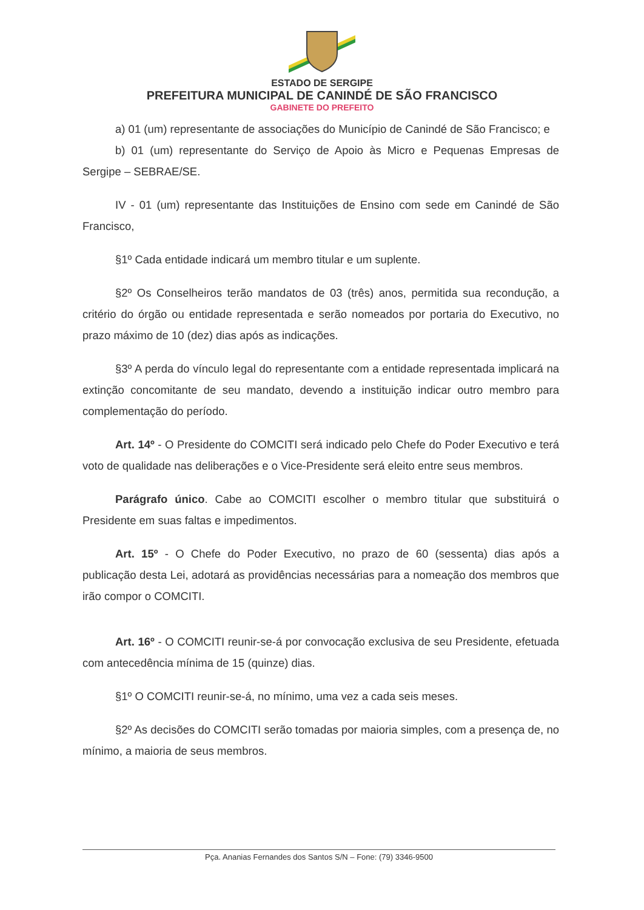ESTADO DE SERGIPE
PREFEITURA MUNICIPAL DE CANINDÉ DE SÃO FRANCISCO
GABINETE DO PREFEITO
a) 01 (um) representante de associações do Município de Canindé de São Francisco; e
b) 01 (um) representante do Serviço de Apoio às Micro e Pequenas Empresas de Sergipe – SEBRAE/SE.
IV - 01 (um) representante das Instituições de Ensino com sede em Canindé de São Francisco,
§1º Cada entidade indicará um membro titular e um suplente.
§2º Os Conselheiros terão mandatos de 03 (três) anos, permitida sua recondução, a critério do órgão ou entidade representada e serão nomeados por portaria do Executivo, no prazo máximo de 10 (dez) dias após as indicações.
§3º A perda do vínculo legal do representante com a entidade representada implicará na extinção concomitante de seu mandato, devendo a instituição indicar outro membro para complementação do período.
Art. 14º - O Presidente do COMCITI será indicado pelo Chefe do Poder Executivo e terá voto de qualidade nas deliberações e o Vice-Presidente será eleito entre seus membros.
Parágrafo único. Cabe ao COMCITI escolher o membro titular que substituirá o Presidente em suas faltas e impedimentos.
Art. 15º - O Chefe do Poder Executivo, no prazo de 60 (sessenta) dias após a publicação desta Lei, adotará as providências necessárias para a nomeação dos membros que irão compor o COMCITI.
Art. 16º - O COMCITI reunir-se-á por convocação exclusiva de seu Presidente, efetuada com antecedência mínima de 15 (quinze) dias.
§1º O COMCITI reunir-se-á, no mínimo, uma vez a cada seis meses.
§2º As decisões do COMCITI serão tomadas por maioria simples, com a presença de, no mínimo, a maioria de seus membros.
Pça. Ananias Fernandes dos Santos S/N – Fone: (79) 3346-9500